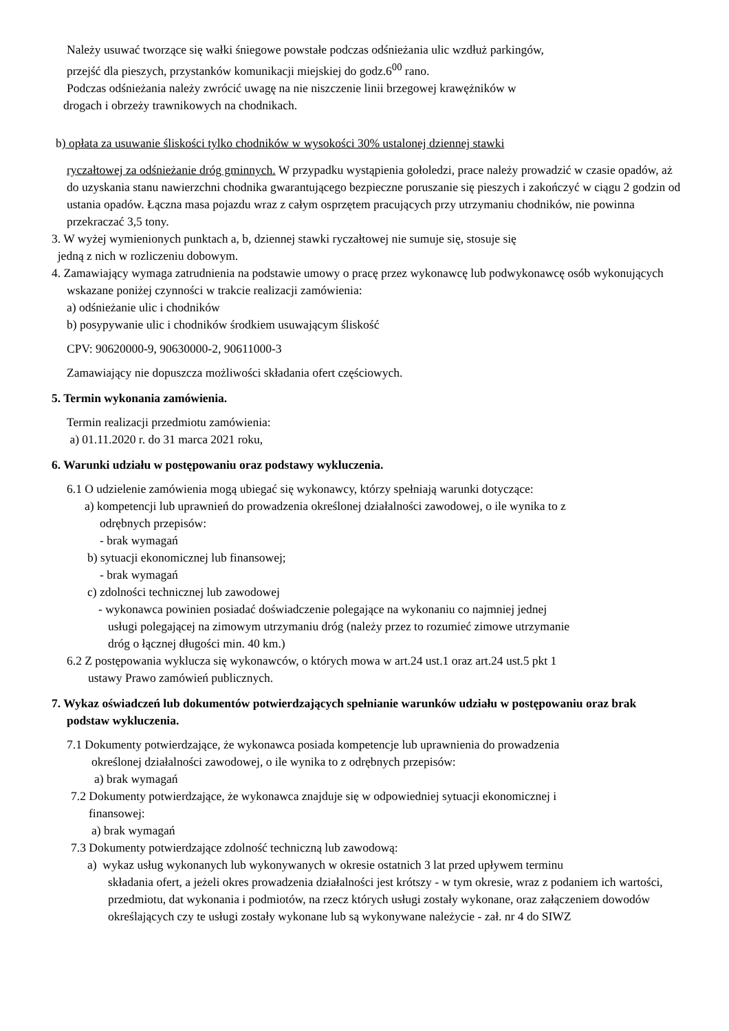Należy usuwać tworzące się wałki śniegowe powstałe podczas odśnieżania ulic wzdłuż parkingów,
przejść dla pieszych, przystanków komunikacji miejskiej do godz.6<sup>00</sup> rano.
Podczas odśnieżania należy zwrócić uwagę na nie niszczenie linii brzegowej krawężników w
drogach i obrzeży trawnikowych na chodnikach.
b) opłata za usuwanie śliskości tylko chodników w wysokości 30% ustalonej dziennej stawki
ryczałtowej za odśnieżanie dróg gminnych. W przypadku wystąpienia gołoledzi, prace należy prowadzić w czasie opadów, aż do uzyskania stanu nawierzchni chodnika gwarantującego bezpieczne poruszanie się pieszych i zakończyć w ciągu 2 godzin od ustania opadów. Łączna masa pojazdu wraz z całym osprzętem pracujących przy utrzymaniu chodników, nie powinna przekraczać 3,5 tony.
3. W wyżej wymienionych punktach a, b, dziennej stawki ryczałtowej nie sumuje się, stosuje się
jedną z nich w rozliczeniu dobowym.
4. Zamawiający wymaga zatrudnienia na podstawie umowy o pracę przez wykonawcę lub podwykonawcę osób wykonujących wskazane poniżej czynności w trakcie realizacji zamówienia:
a) odśnieżanie ulic i chodników
b) posypywanie ulic i chodników środkiem usuwającym śliskość
CPV: 90620000-9, 90630000-2, 90611000-3
Zamawiający nie dopuszcza możliwości składania ofert częściowych.
5. Termin wykonania zamówienia.
Termin realizacji przedmiotu zamówienia:
a) 01.11.2020 r. do 31 marca 2021 roku,
6. Warunki udziału w postępowaniu oraz podstawy wykluczenia.
6.1 O udzielenie zamówienia mogą ubiegać się wykonawcy, którzy spełniają warunki dotyczące:
a) kompetencji lub uprawnień do prowadzenia określonej działalności zawodowej, o ile wynika to z
odrębnych przepisów:
- brak wymagań
b) sytuacji ekonomicznej lub finansowej;
- brak wymagań
c) zdolności technicznej lub zawodowej
- wykonawca powinien posiadać doświadczenie polegające na wykonaniu co najmniej jednej
usługi polegającej na zimowym utrzymaniu dróg (należy przez to rozumieć zimowe utrzymanie
dróg o łącznej długości min. 40 km.)
6.2 Z postępowania wyklucza się wykonawców, o których mowa w art.24 ust.1 oraz art.24 ust.5 pkt 1
ustawy Prawo zamówień publicznych.
7. Wykaz oświadczeń lub dokumentów potwierdzających spełnianie warunków udziału w postępowaniu oraz brak podstaw wykluczenia.
7.1 Dokumenty potwierdzające, że wykonawca posiada kompetencje lub uprawnienia do prowadzenia
określonej działalności zawodowej, o ile wynika to z odrębnych przepisów:
a) brak wymagań
7.2 Dokumenty potwierdzające, że wykonawca znajduje się w odpowiedniej sytuacji ekonomicznej i
finansowej:
a) brak wymagań
7.3 Dokumenty potwierdzające zdolność techniczną lub zawodową:
a) wykaz usług wykonanych lub wykonywanych w okresie ostatnich 3 lat przed upływem terminu
składania ofert, a jeżeli okres prowadzenia działalności jest krótszy - w tym okresie, wraz z podaniem ich wartości, przedmiotu, dat wykonania i podmiotów, na rzecz których usługi zostały wykonane, oraz załączeniem dowodów określających czy te usługi zostały wykonane lub są wykonywane należycie - zał. nr 4 do SIWZ